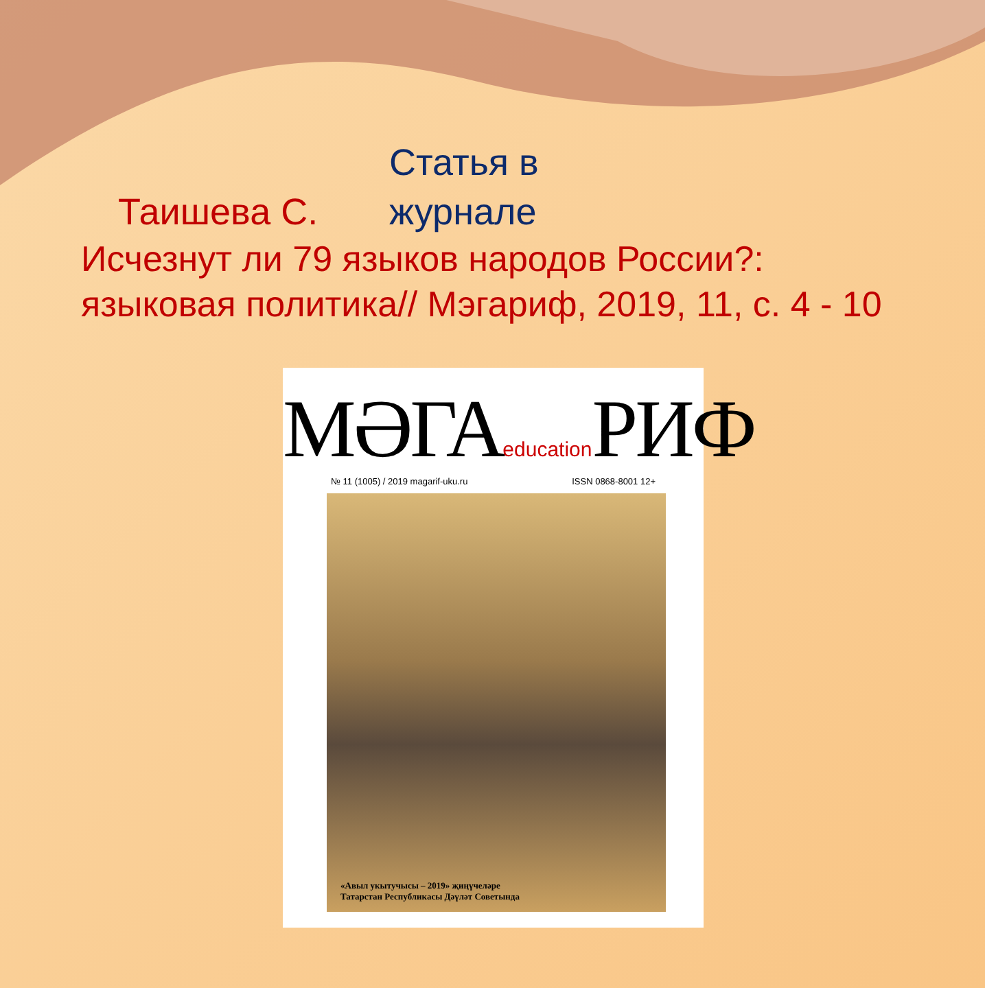Статья в журнале
Таишева С.
Исчезнут ли 79 языков народов России?: языковая политика// Мэгариф, 2019, 11, с. 4 - 10
МӘГАeducation РИФ
№ 11 (1005) / 2019 magarif-uku.ru ISSN 0868-8001 12+
«Авыл укытучысы – 2019» җиңүчеләре
Татарстан Республикасы Дәүләт Советында